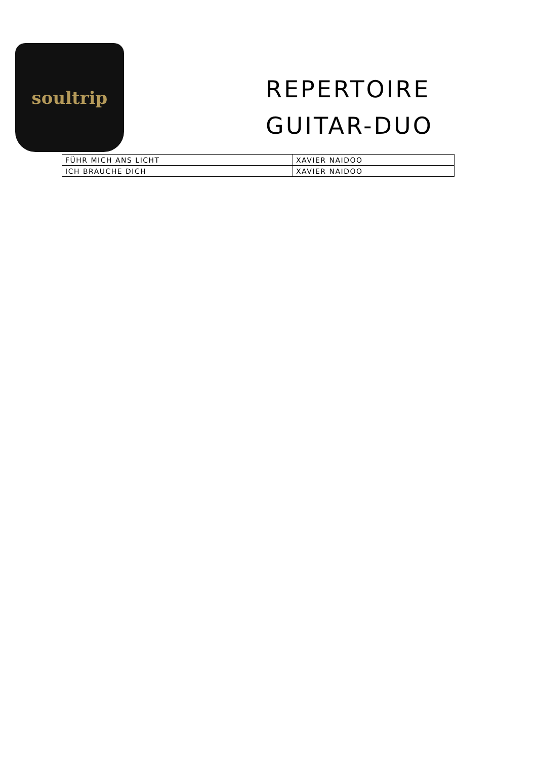soultrip
REPERTOIRE
GUITAR-DUO
| FÜHR MICH ANS LICHT | XAVIER NAIDOO |
| ICH BRAUCHE DICH | XAVIER NAIDOO |